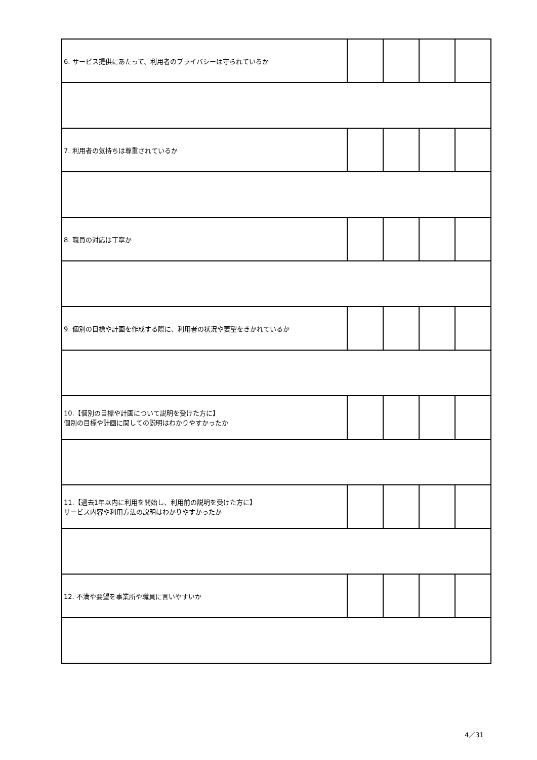| 6. サービス提供にあたって、利用者のプライバシーは守られているか | | | | |
| 7. 利用者の気持ちは尊重されているか | | | | |
| 8. 職員の対応は丁寧か | | | | |
| 9. 個別の目標や計画を作成する際に、利用者の状況や要望をきかれているか | | | | |
| 10.【個別の目標や計画について説明を受けた方に】 個別の目標や計画に関しての説明はわかりやすかったか | | | | |
| 11.【過去1年以内に利用を開始し、利用前の説明を受けた方に】 サービス内容や利用方法の説明はわかりやすかったか | | | | |
| 12. 不満や要望を事業所や職員に言いやすいか | | | | |
4／31